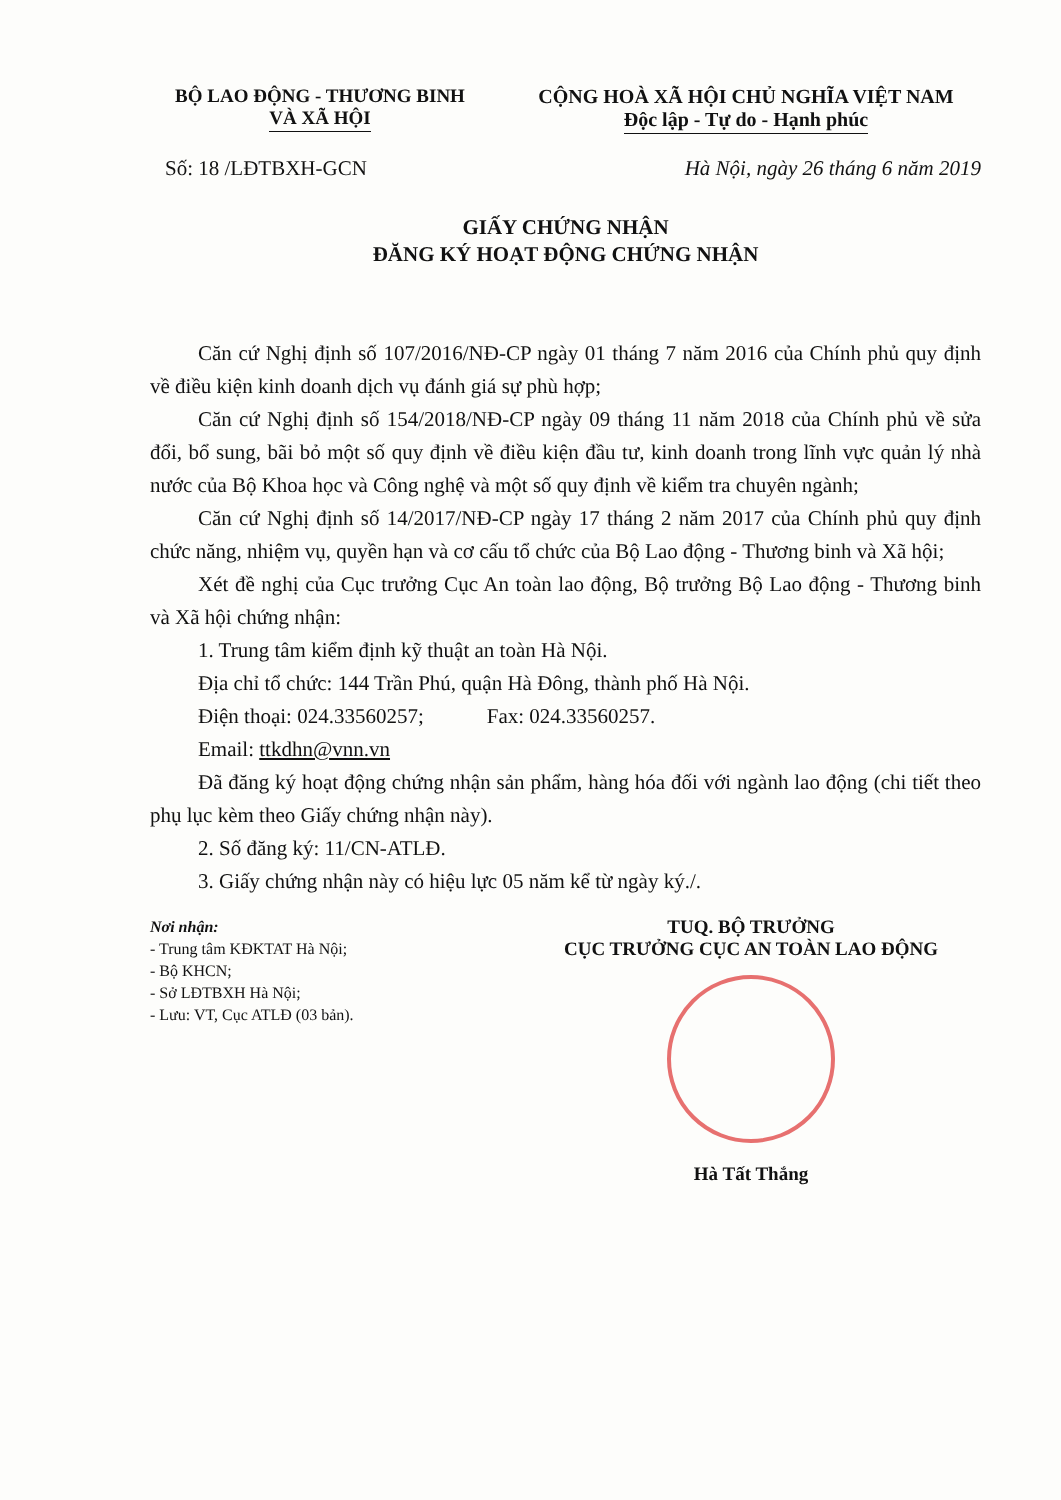BỘ LAO ĐỘNG - THƯƠNG BINH
VÀ XÃ HỘI
CỘNG HOÀ XÃ HỘI CHỦ NGHĨA VIỆT NAM
Độc lập - Tự do - Hạnh phúc
Số: 18 /LĐTBXH-GCN Hà Nội, ngày 26 tháng 6 năm 2019
GIẤY CHỨNG NHẬN
ĐĂNG KÝ HOẠT ĐỘNG CHỨNG NHẬN
Căn cứ Nghị định số 107/2016/NĐ-CP ngày 01 tháng 7 năm 2016 của Chính phủ quy định về điều kiện kinh doanh dịch vụ đánh giá sự phù hợp;
Căn cứ Nghị định số 154/2018/NĐ-CP ngày 09 tháng 11 năm 2018 của Chính phủ về sửa đổi, bổ sung, bãi bỏ một số quy định về điều kiện đầu tư, kinh doanh trong lĩnh vực quản lý nhà nước của Bộ Khoa học và Công nghệ và một số quy định về kiểm tra chuyên ngành;
Căn cứ Nghị định số 14/2017/NĐ-CP ngày 17 tháng 2 năm 2017 của Chính phủ quy định chức năng, nhiệm vụ, quyền hạn và cơ cấu tổ chức của Bộ Lao động - Thương binh và Xã hội;
Xét đề nghị của Cục trưởng Cục An toàn lao động, Bộ trưởng Bộ Lao động - Thương binh và Xã hội chứng nhận:
1. Trung tâm kiểm định kỹ thuật an toàn Hà Nội.
Địa chỉ tổ chức: 144 Trần Phú, quận Hà Đông, thành phố Hà Nội.
Điện thoại: 024.33560257; Fax: 024.33560257.
Email: ttkdhn@vnn.vn
Đã đăng ký hoạt động chứng nhận sản phẩm, hàng hóa đối với ngành lao động (chi tiết theo phụ lục kèm theo Giấy chứng nhận này).
2. Số đăng ký: 11/CN-ATLĐ.
3. Giấy chứng nhận này có hiệu lực 05 năm kể từ ngày ký./.
Nơi nhận:
- Trung tâm KĐKTAT Hà Nội;
- Bộ KHCN;
- Sở LĐTBXH Hà Nội;
- Lưu: VT, Cục ATLĐ (03 bản).
TUQ. BỘ TRƯỞNG
CỤC TRƯỞNG CỤC AN TOÀN LAO ĐỘNG
Hà Tất Thắng